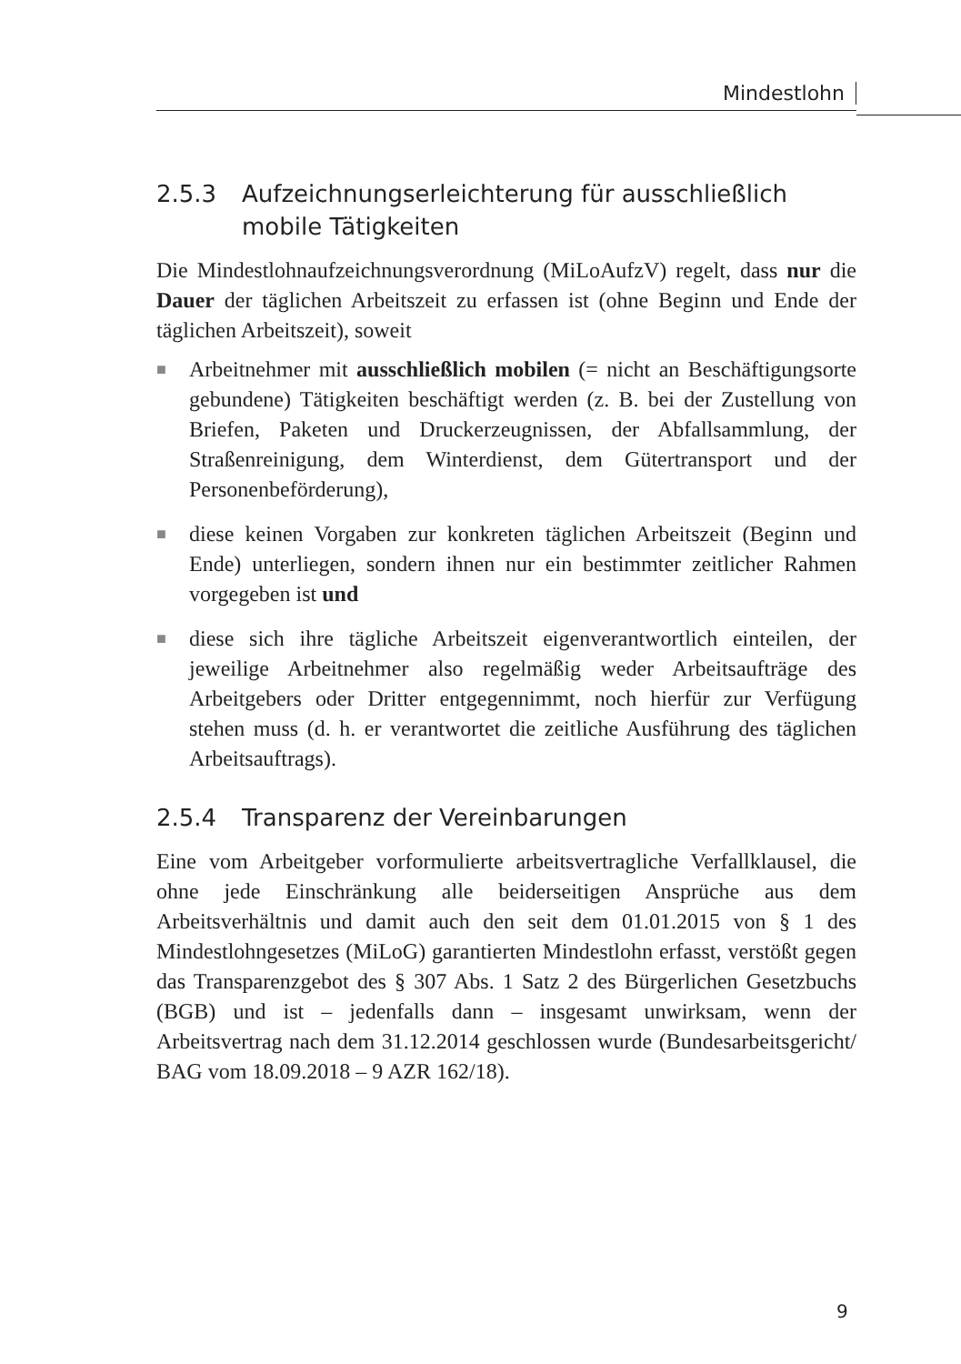Mindestlohn
2.5.3 Aufzeichnungserleichterung für ausschließlich mobile Tätigkeiten
Die Mindestlohnaufzeichnungsverordnung (MiLoAufzV) regelt, dass nur die Dauer der täglichen Arbeitszeit zu erfassen ist (ohne Beginn und Ende der täglichen Arbeitszeit), soweit
■ Arbeitnehmer mit ausschließlich mobilen (= nicht an Beschäftigungsorte gebundene) Tätigkeiten beschäftigt werden (z. B. bei der Zustellung von Briefen, Paketen und Druckerzeugnissen, der Abfallsammlung, der Straßenreinigung, dem Winterdienst, dem Gütertransport und der Personenbeförderung),
■ diese keinen Vorgaben zur konkreten täglichen Arbeitszeit (Beginn und Ende) unterliegen, sondern ihnen nur ein bestimmter zeitlicher Rahmen vorgegeben ist und
■ diese sich ihre tägliche Arbeitszeit eigenverantwortlich einteilen, der jeweilige Arbeitnehmer also regelmäßig weder Arbeitsaufträge des Arbeitgebers oder Dritter entgegennimmt, noch hierfür zur Verfügung stehen muss (d. h. er verantwortet die zeitliche Ausführung des täglichen Arbeitsauftrags).
2.5.4 Transparenz der Vereinbarungen
Eine vom Arbeitgeber vorformulierte arbeitsvertragliche Verfallklausel, die ohne jede Einschränkung alle beiderseitigen Ansprüche aus dem Arbeitsverhältnis und damit auch den seit dem 01.01.2015 von § 1 des Mindestlohngesetzes (MiLoG) garantierten Mindestlohn erfasst, verstößt gegen das Transparenzgebot des § 307 Abs. 1 Satz 2 des Bürgerlichen Gesetzbuchs (BGB) und ist – jedenfalls dann – insgesamt unwirksam, wenn der Arbeitsvertrag nach dem 31.12.2014 geschlossen wurde (Bundesarbeitsgericht/ BAG vom 18.09.2018 – 9 AZR 162/18).
9